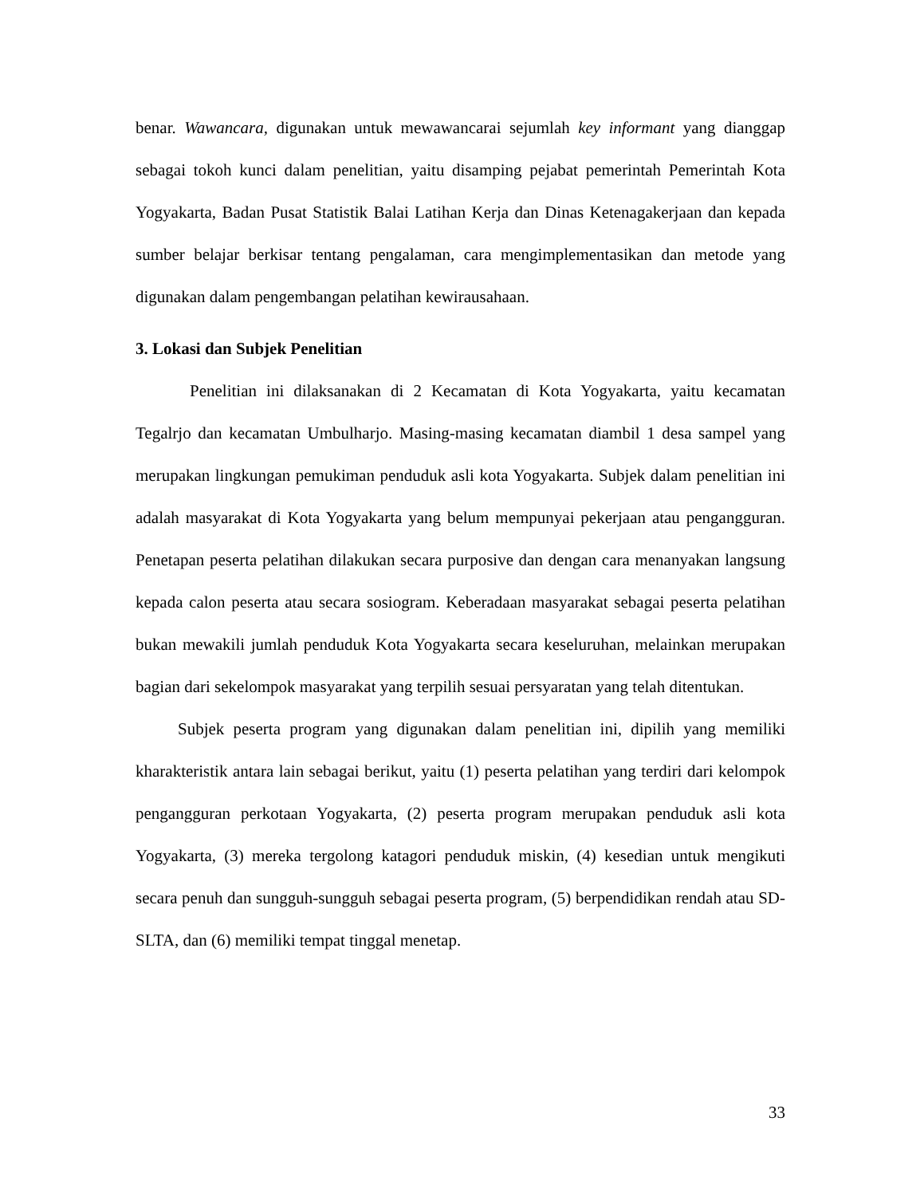benar. Wawancara, digunakan untuk mewawancarai sejumlah key informant yang dianggap sebagai tokoh kunci dalam penelitian, yaitu disamping pejabat pemerintah Pemerintah Kota Yogyakarta, Badan Pusat Statistik Balai Latihan Kerja dan Dinas Ketenagakerjaan dan kepada sumber belajar berkisar tentang pengalaman, cara mengimplementasikan dan metode yang digunakan dalam pengembangan pelatihan kewirausahaan.
3. Lokasi dan Subjek Penelitian
Penelitian ini dilaksanakan di 2 Kecamatan di Kota Yogyakarta, yaitu kecamatan Tegalrjo dan kecamatan Umbulharjo. Masing-masing kecamatan diambil 1 desa sampel yang merupakan lingkungan pemukiman penduduk asli kota Yogyakarta. Subjek dalam penelitian ini adalah masyarakat di Kota Yogyakarta yang belum mempunyai pekerjaan atau pengangguran. Penetapan peserta pelatihan dilakukan secara purposive dan dengan cara menanyakan langsung kepada calon peserta atau secara sosiogram. Keberadaan masyarakat sebagai peserta pelatihan bukan mewakili jumlah penduduk Kota Yogyakarta secara keseluruhan, melainkan merupakan bagian dari sekelompok masyarakat yang terpilih sesuai persyaratan yang telah ditentukan.
Subjek peserta program yang digunakan dalam penelitian ini, dipilih yang memiliki kharakteristik antara lain sebagai berikut, yaitu (1) peserta pelatihan yang terdiri dari kelompok pengangguran perkotaan Yogyakarta, (2) peserta program merupakan penduduk asli kota Yogyakarta, (3) mereka tergolong katagori penduduk miskin, (4) kesedian untuk mengikuti secara penuh dan sungguh-sungguh sebagai peserta program, (5) berpendidikan rendah atau SD-SLTA, dan (6) memiliki tempat tinggal menetap.
33